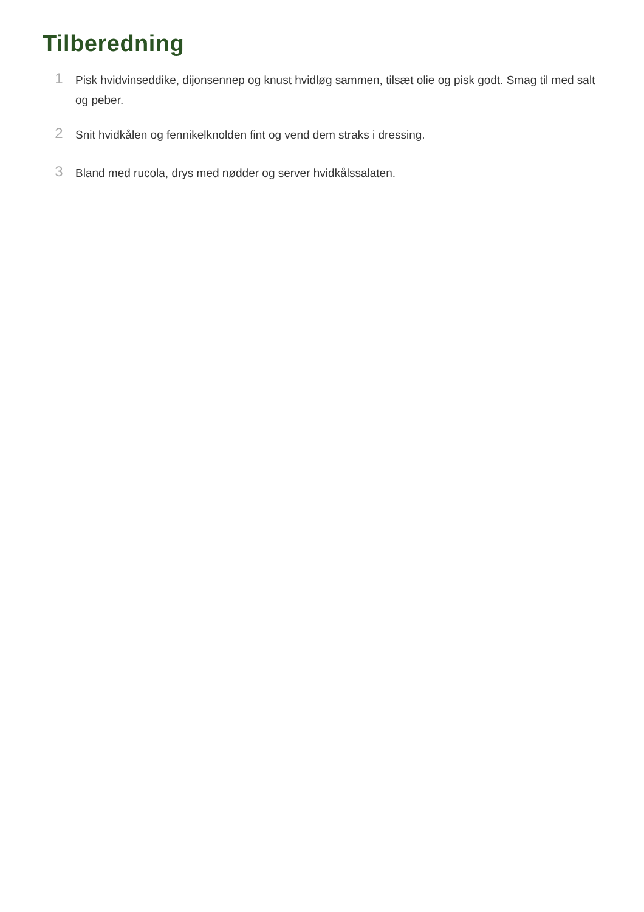Tilberedning
1
Pisk hvidvinseddike, dijonsennep og knust hvidløg sammen, tilsæt olie og pisk godt. Smag til med salt og peber.
2
Snit hvidkålen og fennikelknolden fint og vend dem straks i dressing.
3
Bland med rucola, drys med nødder og server hvidkålssalaten.